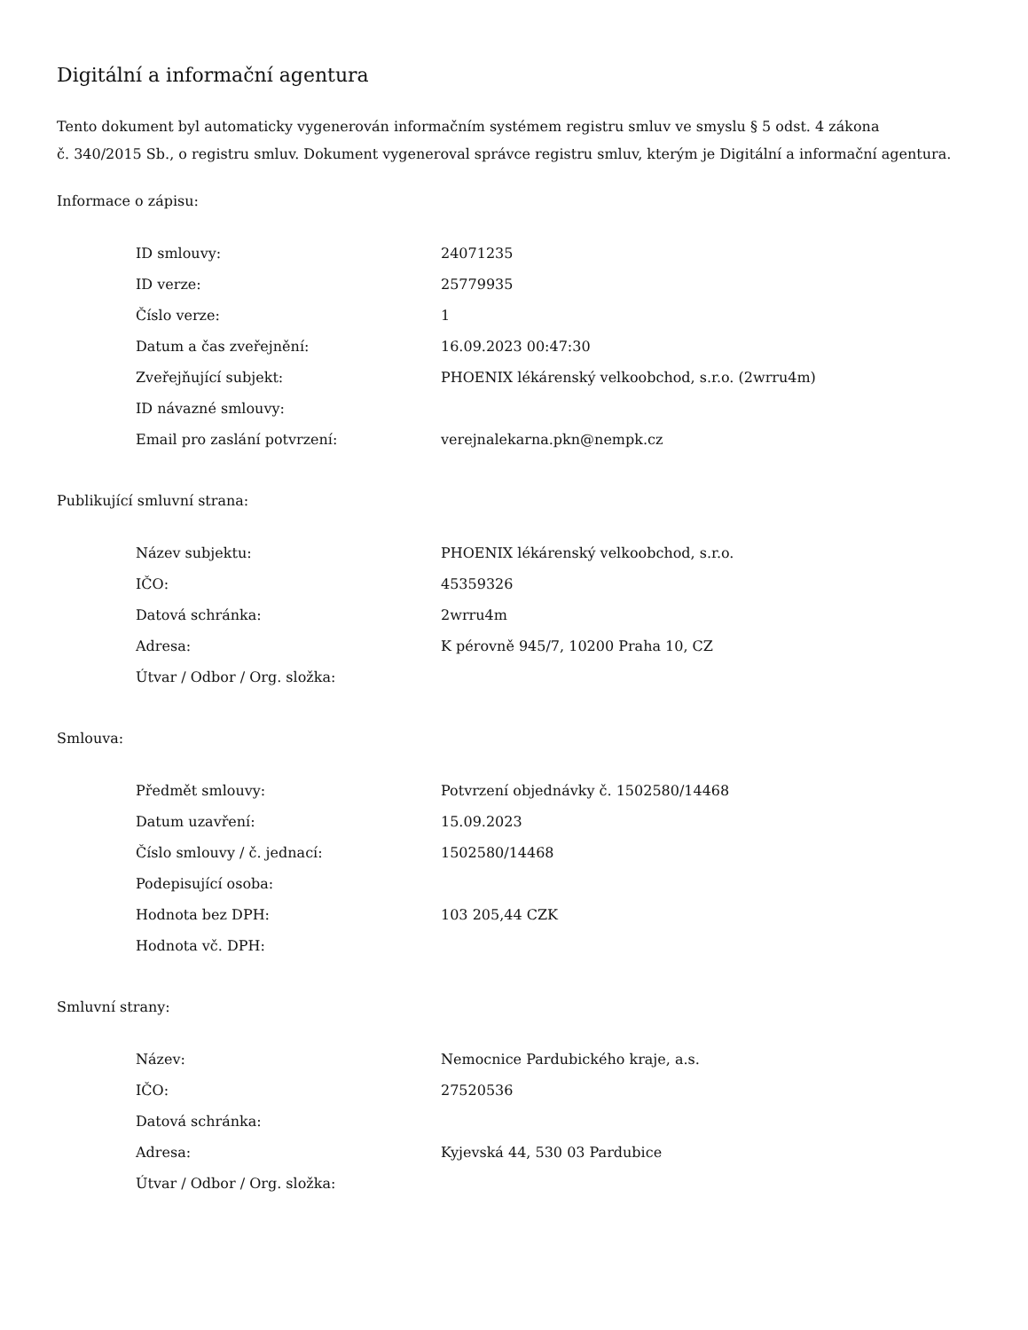Digitální a informační agentura
Tento dokument byl automaticky vygenerován informačním systémem registru smluv ve smyslu § 5 odst. 4 zákona
č. 340/2015 Sb., o registru smluv. Dokument vygeneroval správce registru smluv, kterým je Digitální a informační agentura.
Informace o zápisu:
| ID smlouvy: | 24071235 |
| ID verze: | 25779935 |
| Číslo verze: | 1 |
| Datum a čas zveřejnění: | 16.09.2023 00:47:30 |
| Zveřejňující subjekt: | PHOENIX lékárenský velkoobchod, s.r.o. (2wrru4m) |
| ID návazné smlouvy: | |
| Email pro zaslání potvrzení: | verejnalekarna.pkn@nempk.cz |
Publikující smluvní strana:
| Název subjektu: | PHOENIX lékárenský velkoobchod, s.r.o. |
| IČO: | 45359326 |
| Datová schránka: | 2wrru4m |
| Adresa: | K pérovně 945/7, 10200 Praha 10, CZ |
| Útvar / Odbor / Org. složka: | |
Smlouva:
| Předmět smlouvy: | Potvrzení objednávky č. 1502580/14468 |
| Datum uzavření: | 15.09.2023 |
| Číslo smlouvy / č. jednací: | 1502580/14468 |
| Podepisující osoba: | |
| Hodnota bez DPH: | 103 205,44 CZK |
| Hodnota vč. DPH: | |
Smluvní strany:
| Název: | Nemocnice Pardubického kraje, a.s. |
| IČO: | 27520536 |
| Datová schránka: | |
| Adresa: | Kyjevská 44, 530 03 Pardubice |
| Útvar / Odbor / Org. složka: | |